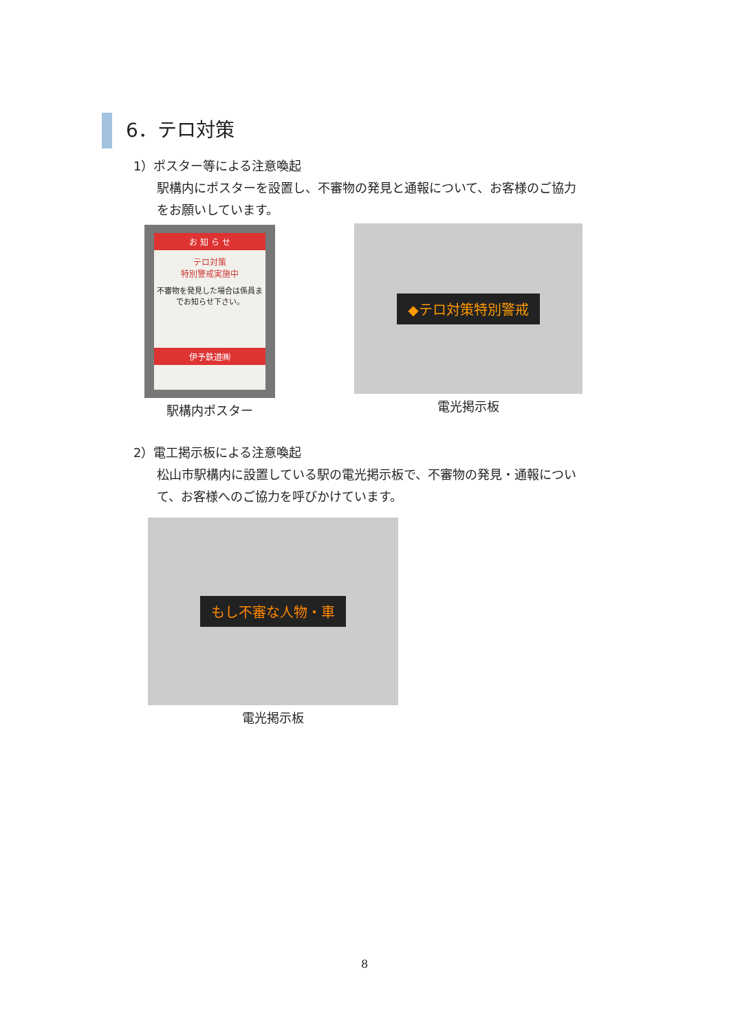6．テロ対策
1）ポスター等による注意喚起
駅構内にポスターを設置し、不審物の発見と通報について、お客様のご協力
をお願いしています。
お 知 ら せ
テロ対策
特別警戒実施中
不審物を発見した場合は係員までお知らせ下さい。
伊予鉄道㈱
駅構内ポスター
◆テロ対策特別警戒
電光掲示板
2）電工掲示板による注意喚起
松山市駅構内に設置している駅の電光掲示板で、不審物の発見・通報につい
て、お客様へのご協力を呼びかけています。
もし不審な人物・車
電光掲示板
8